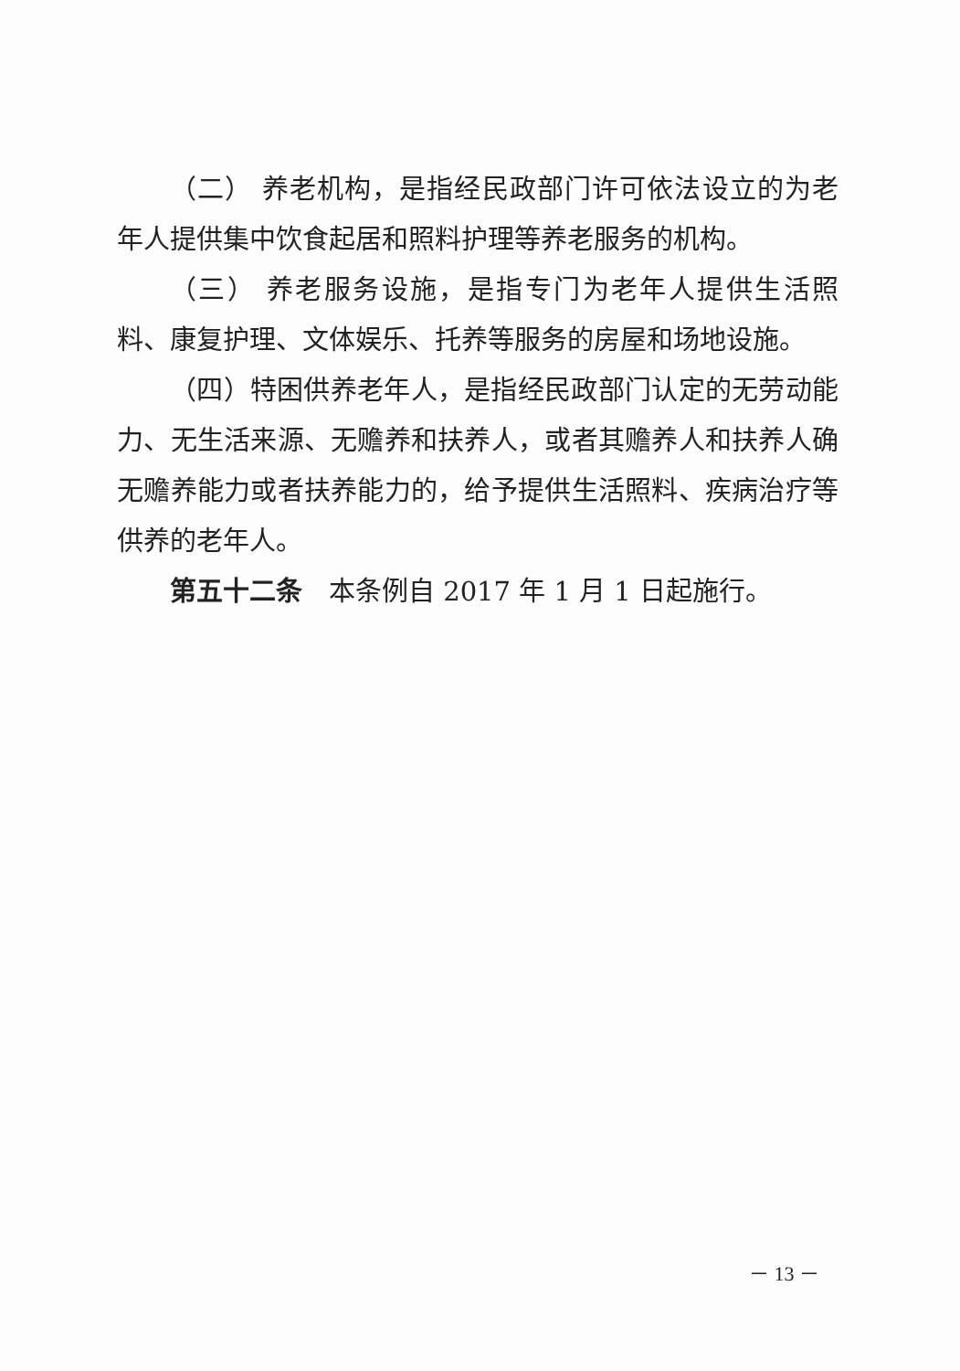（二） 养老机构，是指经民政部门许可依法设立的为老年人提供集中饮食起居和照料护理等养老服务的机构。
（三） 养老服务设施，是指专门为老年人提供生活照料、康复护理、文体娱乐、托养等服务的房屋和场地设施。
（四）特困供养老年人，是指经民政部门认定的无劳动能力、无生活来源、无赡养和扶养人，或者其赡养人和扶养人确无赡养能力或者扶养能力的，给予提供生活照料、疾病治疗等供养的老年人。
第五十二条　本条例自 2017 年 1 月 1 日起施行。
－ 13 －